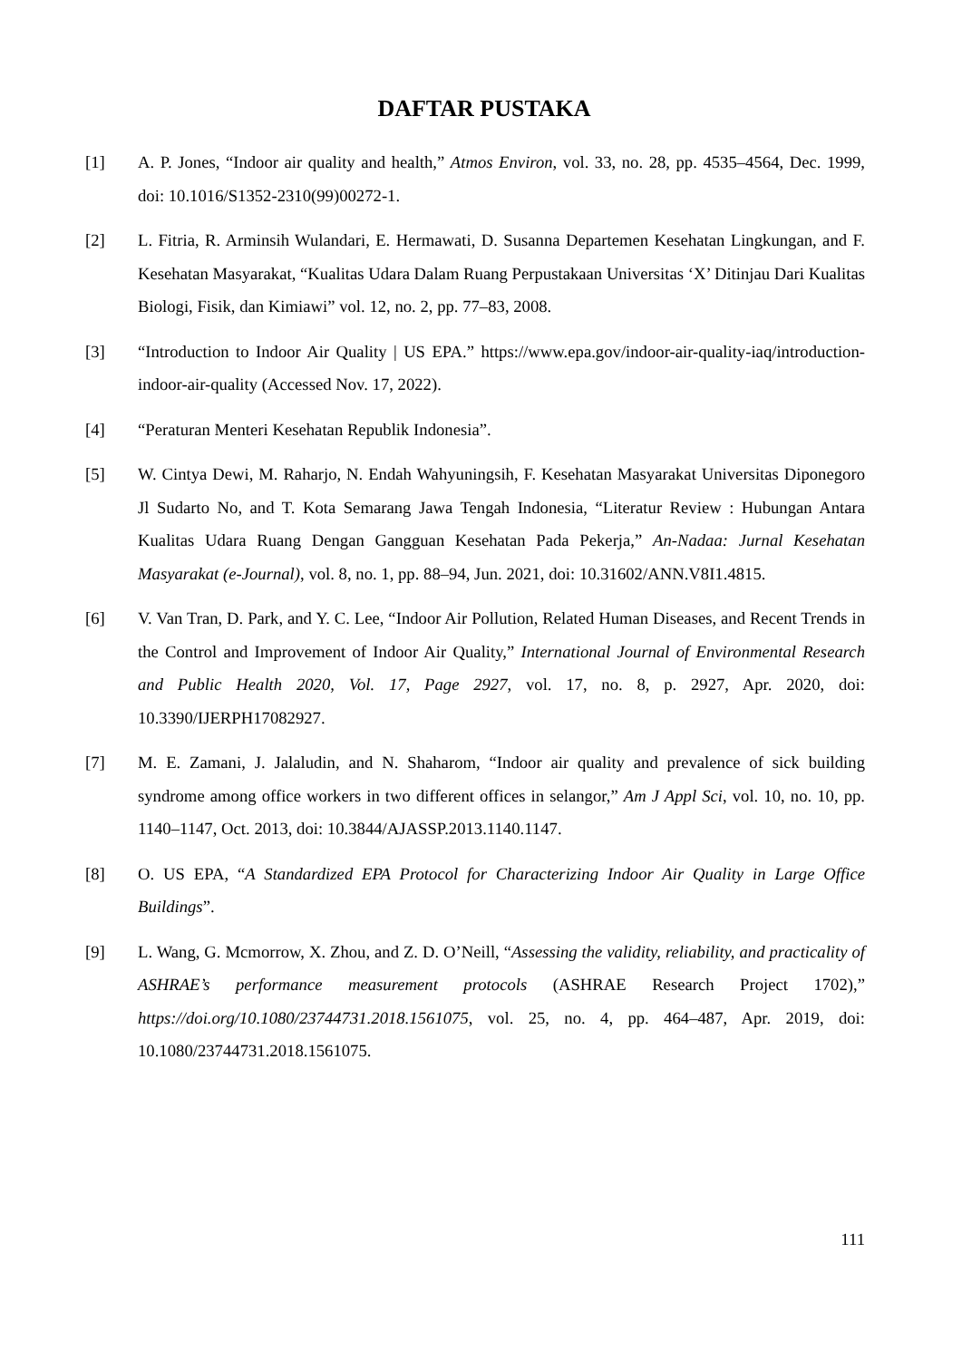DAFTAR PUSTAKA
[1] A. P. Jones, “Indoor air quality and health,” Atmos Environ, vol. 33, no. 28, pp. 4535–4564, Dec. 1999, doi: 10.1016/S1352-2310(99)00272-1.
[2] L. Fitria, R. Arminsih Wulandari, E. Hermawati, D. Susanna Departemen Kesehatan Lingkungan, and F. Kesehatan Masyarakat, “Kualitas Udara Dalam Ruang Perpustakaan Universitas ‘X’ Ditinjau Dari Kualitas Biologi, Fisik, dan Kimiawi” vol. 12, no. 2, pp. 77–83, 2008.
[3] “Introduction to Indoor Air Quality | US EPA.” https://www.epa.gov/indoor-air-quality-iaq/introduction-indoor-air-quality (Accessed Nov. 17, 2022).
[4] “Peraturan Menteri Kesehatan Republik Indonesia”.
[5] W. Cintya Dewi, M. Raharjo, N. Endah Wahyuningsih, F. Kesehatan Masyarakat Universitas Diponegoro Jl Sudarto No, and T. Kota Semarang Jawa Tengah Indonesia, “Literatur Review : Hubungan Antara Kualitas Udara Ruang Dengan Gangguan Kesehatan Pada Pekerja,” An-Nadaa: Jurnal Kesehatan Masyarakat (e-Journal), vol. 8, no. 1, pp. 88–94, Jun. 2021, doi: 10.31602/ANN.V8I1.4815.
[6] V. Van Tran, D. Park, and Y. C. Lee, “Indoor Air Pollution, Related Human Diseases, and Recent Trends in the Control and Improvement of Indoor Air Quality,” International Journal of Environmental Research and Public Health 2020, Vol. 17, Page 2927, vol. 17, no. 8, p. 2927, Apr. 2020, doi: 10.3390/IJERPH17082927.
[7] M. E. Zamani, J. Jalaludin, and N. Shaharom, “Indoor air quality and prevalence of sick building syndrome among office workers in two different offices in selangor,” Am J Appl Sci, vol. 10, no. 10, pp. 1140–1147, Oct. 2013, doi: 10.3844/AJASSP.2013.1140.1147.
[8] O. US EPA, “A Standardized EPA Protocol for Characterizing Indoor Air Quality in Large Office Buildings”.
[9] L. Wang, G. Mcmorrow, X. Zhou, and Z. D. O’Neill, “Assessing the validity, reliability, and practicality of ASHRAE’s performance measurement protocols (ASHRAE Research Project 1702),” https://doi.org/10.1080/23744731.2018.1561075, vol. 25, no. 4, pp. 464–487, Apr. 2019, doi: 10.1080/23744731.2018.1561075.
111